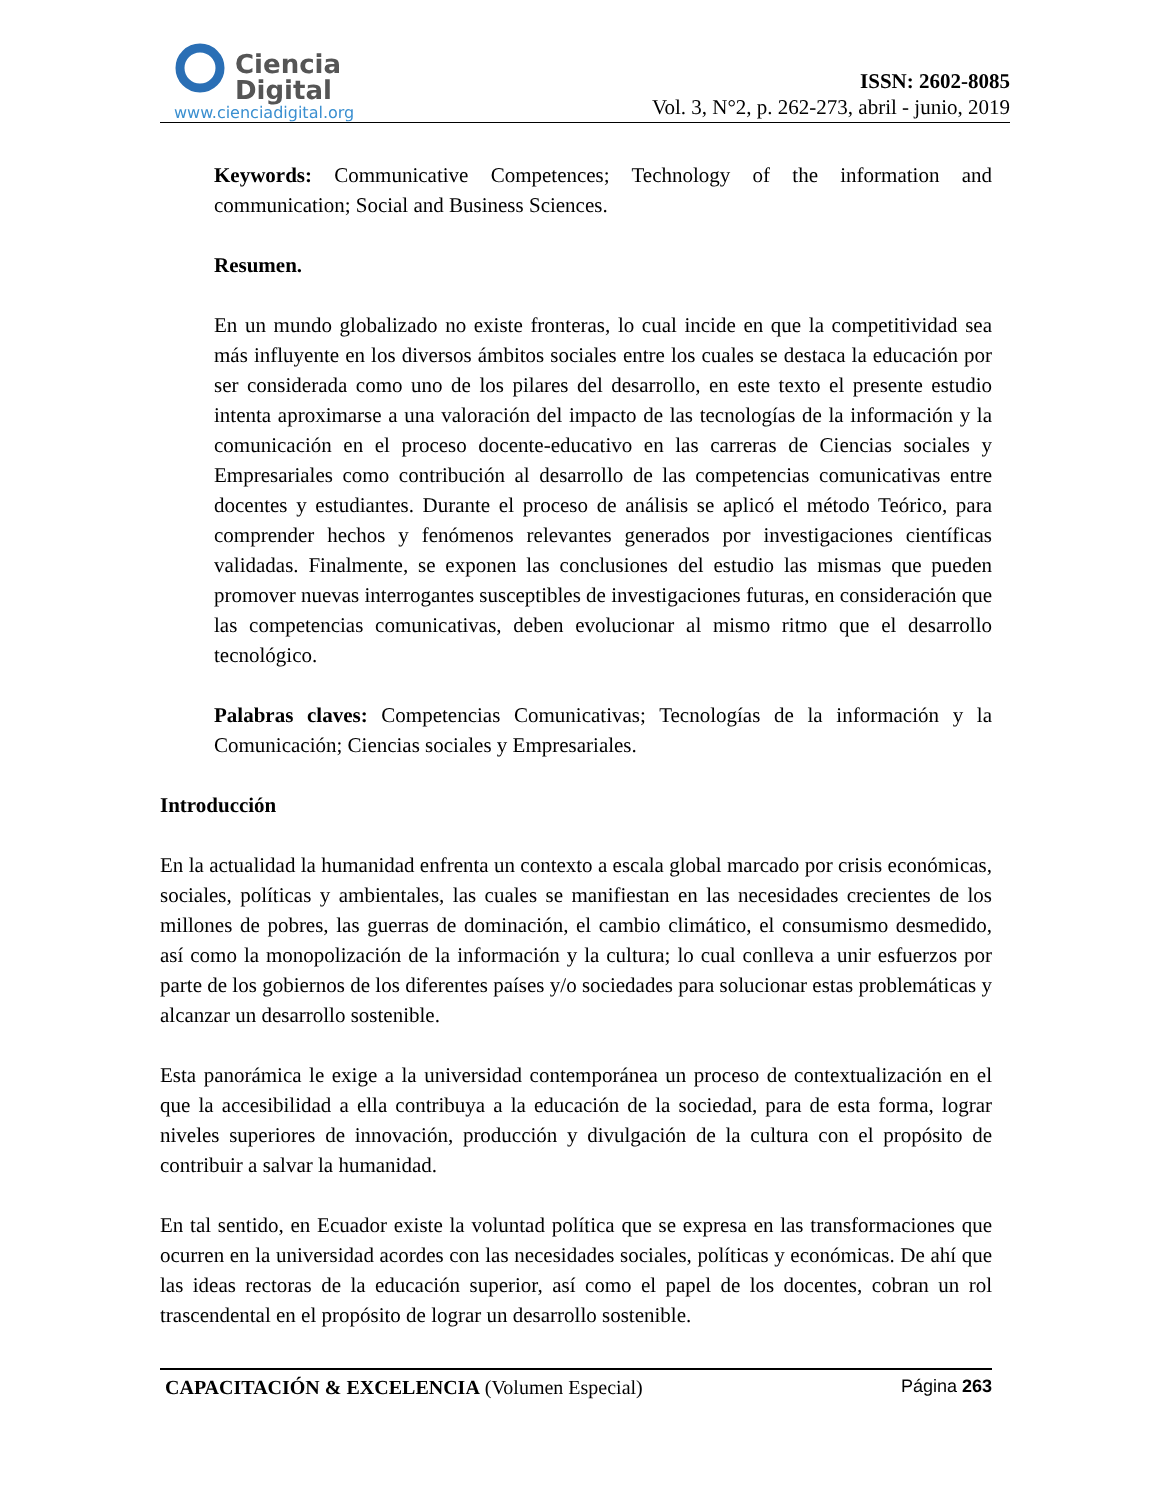Ciencia
Digital
www.cienciadigital.org
ISSN: 2602-8085
Vol. 3, N°2, p. 262-273, abril - junio, 2019
Keywords: Communicative Competences; Technology of the information and communication; Social and Business Sciences.
Resumen.
En un mundo globalizado no existe fronteras, lo cual incide en que la competitividad sea más influyente en los diversos ámbitos sociales entre los cuales se destaca la educación por ser considerada como uno de los pilares del desarrollo, en este texto el presente estudio intenta aproximarse a una valoración del impacto de las tecnologías de la información y la comunicación en el proceso docente-educativo en las carreras de Ciencias sociales y Empresariales como contribución al desarrollo de las competencias comunicativas entre docentes y estudiantes. Durante el proceso de análisis se aplicó el método Teórico, para comprender hechos y fenómenos relevantes generados por investigaciones científicas validadas. Finalmente, se exponen las conclusiones del estudio las mismas que pueden promover nuevas interrogantes susceptibles de investigaciones futuras, en consideración que las competencias comunicativas, deben evolucionar al mismo ritmo que el desarrollo tecnológico.
Palabras claves: Competencias Comunicativas; Tecnologías de la información y la Comunicación; Ciencias sociales y Empresariales.
Introducción
En la actualidad la humanidad enfrenta un contexto a escala global marcado por crisis económicas, sociales, políticas y ambientales, las cuales se manifiestan en las necesidades crecientes de los millones de pobres, las guerras de dominación, el cambio climático, el consumismo desmedido, así como la monopolización de la información y la cultura; lo cual conlleva a unir esfuerzos por parte de los gobiernos de los diferentes países y/o sociedades para solucionar estas problemáticas y alcanzar un desarrollo sostenible.
Esta panorámica le exige a la universidad contemporánea un proceso de contextualización en el que la accesibilidad a ella contribuya a la educación de la sociedad, para de esta forma, lograr niveles superiores de innovación, producción y divulgación de la cultura con el propósito de contribuir a salvar la humanidad.
En tal sentido, en Ecuador existe la voluntad política que se expresa en las transformaciones que ocurren en la universidad acordes con las necesidades sociales, políticas y económicas. De ahí que las ideas rectoras de la educación superior, así como el papel de los docentes, cobran un rol trascendental en el propósito de lograr un desarrollo sostenible.
CAPACITACIÓN & EXCELENCIA (Volumen Especial) Página 263